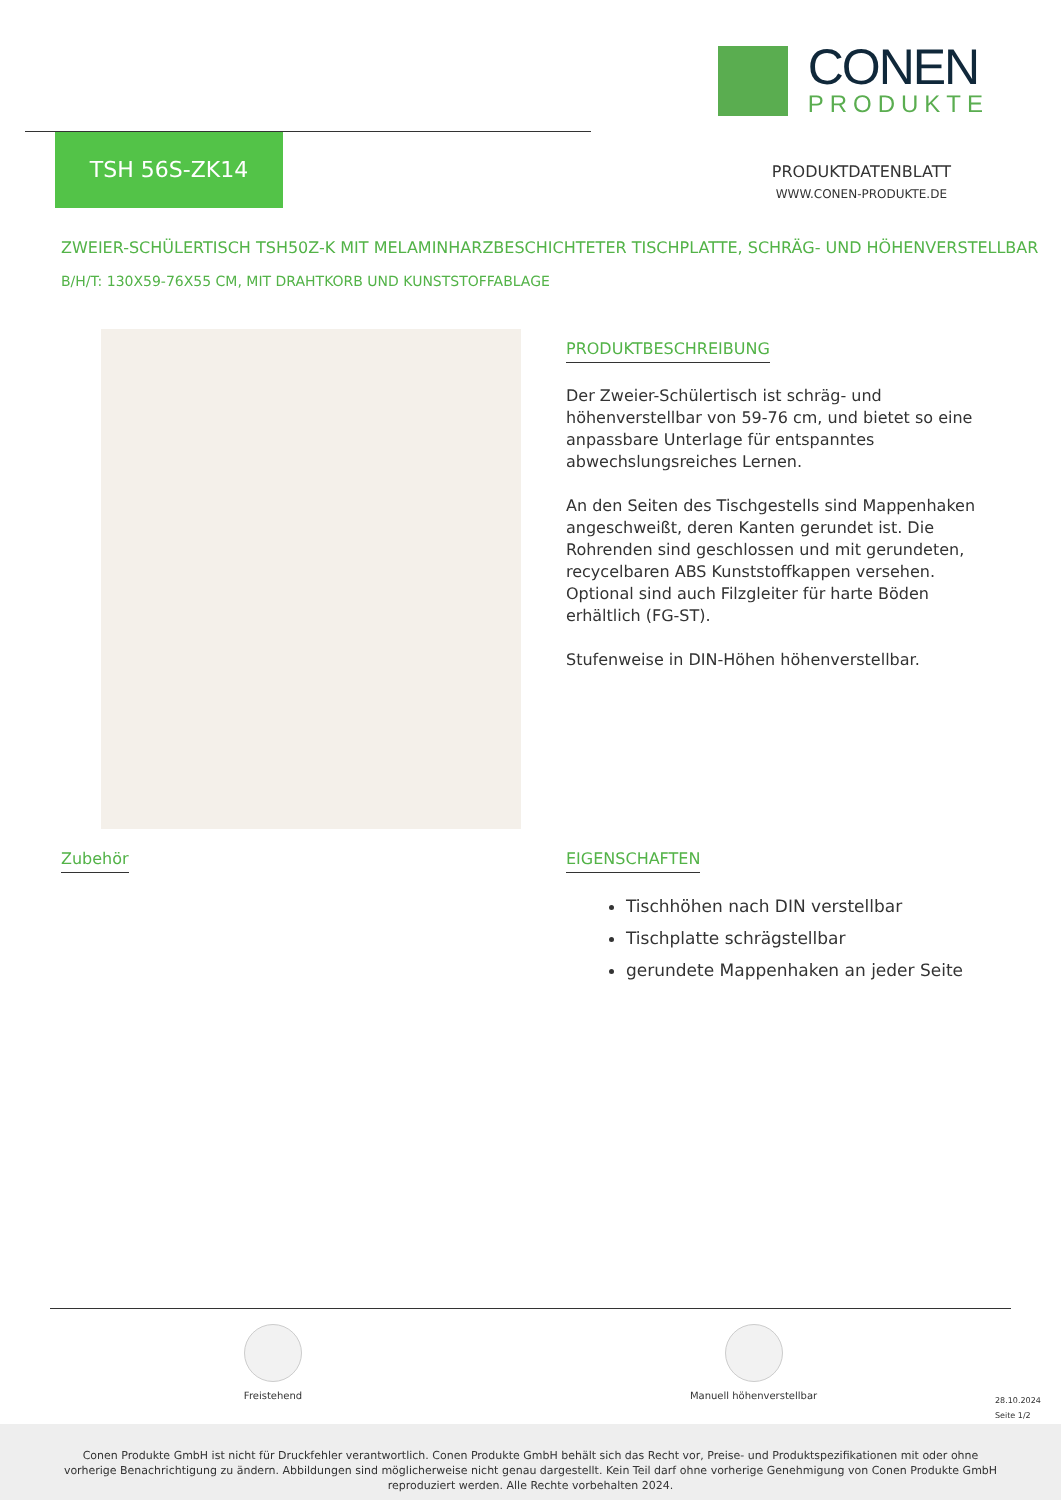CONEN
PRODUKTE
TSH 56S-ZK14
PRODUKTDATENBLATT
WWW.CONEN-PRODUKTE.DE
ZWEIER-SCHÜLERTISCH TSH50Z-K MIT MELAMINHARZBESCHICHTETER TISCHPLATTE, SCHRÄG- UND HÖHENVERSTELLBAR
B/H/T: 130X59-76X55 CM, MIT DRAHTKORB UND KUNSTSTOFFABLAGE
PRODUKTBESCHREIBUNG
Der Zweier-Schülertisch ist schräg- und höhenverstellbar von 59-76 cm, und bietet so eine anpassbare Unterlage für entspanntes abwechslungsreiches Lernen.
An den Seiten des Tischgestells sind Mappenhaken angeschweißt, deren Kanten gerundet ist. Die Rohrenden sind geschlossen und mit gerundeten, recycelbaren ABS Kunststoffkappen versehen. Optional sind auch Filzgleiter für harte Böden erhältlich (FG-ST).
Stufenweise in DIN-Höhen höhenverstellbar.
Zubehör EIGENSCHAFTEN
Tischhöhen nach DIN verstellbar
Tischplatte schrägstellbar
gerundete Mappenhaken an jeder Seite
Freistehend Manuell höhenverstellbar
28.10.2024
Seite 1/2
Conen Produkte GmbH ist nicht für Druckfehler verantwortlich. Conen Produkte GmbH behält sich das Recht vor, Preise- und Produktspezifikationen mit oder ohne vorherige Benachrichtigung zu ändern. Abbildungen sind möglicherweise nicht genau dargestellt. Kein Teil darf ohne vorherige Genehmigung von Conen Produkte GmbH reproduziert werden. Alle Rechte vorbehalten 2024.